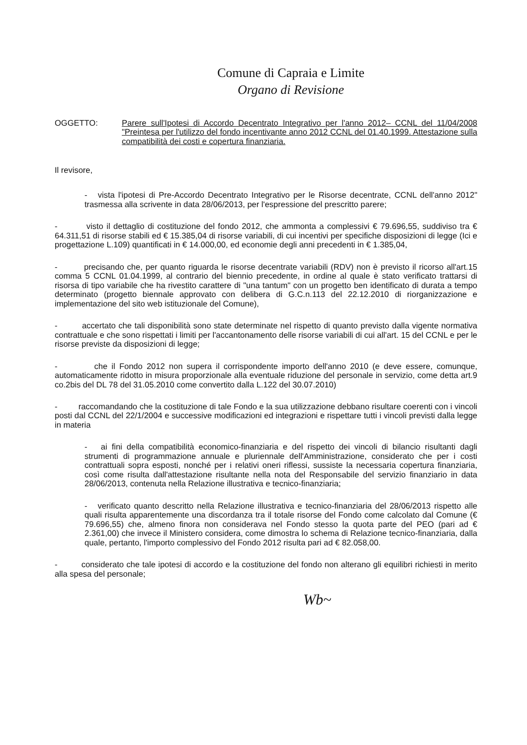Comune di Capraia e Limite
Organo di Revisione
OGGETTO: Parere sull'Ipotesi di Accordo Decentrato Integrativo per l'anno 2012– CCNL del 11/04/2008 "Preintesa per l'utilizzo del fondo incentivante anno 2012 CCNL del 01.40.1999. Attestazione sulla compatibilità dei costi e copertura finanziaria.
Il revisore,
- vista l'ipotesi di Pre-Accordo Decentrato Integrativo per le Risorse decentrate, CCNL dell'anno 2012" trasmessa alla scrivente in data 28/06/2013, per l'espressione del prescritto parere;
- visto il dettaglio di costituzione del fondo 2012, che ammonta a complessivi € 79.696,55, suddiviso tra € 64.311,51 di risorse stabili ed € 15.385,04 di risorse variabili, di cui incentivi per specifiche disposizioni di legge (Ici e progettazione L.109) quantificati in € 14.000,00, ed economie degli anni precedenti in € 1.385,04,
- precisando che, per quanto riguarda le risorse decentrate variabili (RDV) non è previsto il ricorso all'art.15 comma 5 CCNL 01.04.1999, al contrario del biennio precedente, in ordine al quale è stato verificato trattarsi di risorsa di tipo variabile che ha rivestito carattere di "una tantum" con un progetto ben identificato di durata a tempo determinato (progetto biennale approvato con delibera di G.C.n.113 del 22.12.2010 di riorganizzazione e implementazione del sito web istituzionale del Comune),
- accertato che tali disponibilità sono state determinate nel rispetto di quanto previsto dalla vigente normativa contrattuale e che sono rispettati i limiti per l'accantonamento delle risorse variabili di cui all'art. 15 del CCNL e per le risorse previste da disposizioni di legge;
- che il Fondo 2012 non supera il corrispondente importo dell'anno 2010 (e deve essere, comunque, automaticamente ridotto in misura proporzionale alla eventuale riduzione del personale in servizio, come detta art.9 co.2bis del DL 78 del 31.05.2010 come convertito dalla L.122 del 30.07.2010)
- raccomandando che la costituzione di tale Fondo e la sua utilizzazione debbano risultare coerenti con i vincoli posti dal CCNL del 22/1/2004 e successive modificazioni ed integrazioni e rispettare tutti i vincoli previsti dalla legge in materia
- ai fini della compatibilità economico-finanziaria e del rispetto dei vincoli di bilancio risultanti dagli strumenti di programmazione annuale e pluriennale dell'Amministrazione, considerato che per i costi contrattuali sopra esposti, nonché per i relativi oneri riflessi, sussiste la necessaria copertura finanziaria, così come risulta dall'attestazione risultante nella nota del Responsabile del servizio finanziario in data 28/06/2013, contenuta nella Relazione illustrativa e tecnico-finanziaria;
- verificato quanto descritto nella Relazione illustrativa e tecnico-finanziaria del 28/06/2013 rispetto alle quali risulta apparentemente una discordanza tra il totale risorse del Fondo come calcolato dal Comune (€ 79.696,55) che, almeno finora non considerava nel Fondo stesso la quota parte del PEO (pari ad € 2.361,00) che invece il Ministero considera, come dimostra lo schema di Relazione tecnico-finanziaria, dalla quale, pertanto, l'importo complessivo del Fondo 2012 risulta pari ad € 82.058,00.
- considerato che tale ipotesi di accordo e la costituzione del fondo non alterano gli equilibri richiesti in merito alla spesa del personale;
Wb~